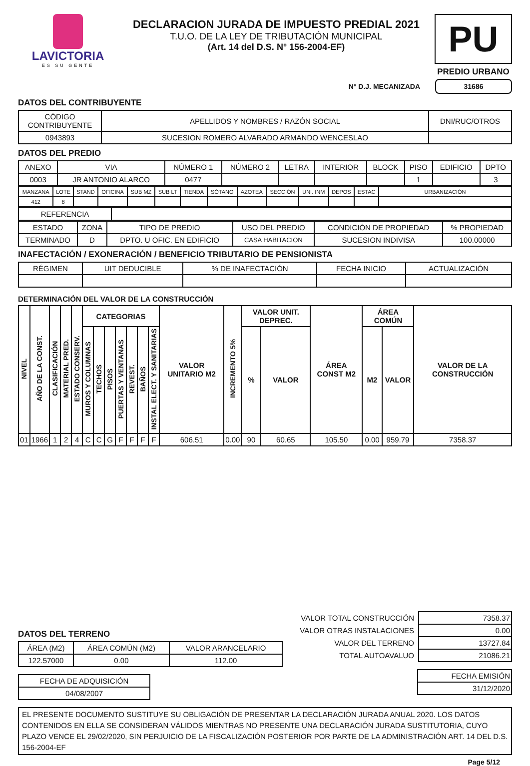LAVICTORIA
ES SU GENTE
DECLARACION JURADA DE IMPUESTO PREDIAL 2021
T.U.O. DE LA LEY DE TRIBUTACIÓN MUNICIPAL
(Art. 14 del D.S. N° 156-2004-EF)
PU
PREDIO URBANO
N° D.J. MECANIZADA 31686
DATOS DEL CONTRIBUYENTE
| CÓDIGO CONTRIBUYENTE | APELLIDOS Y NOMBRES / RAZÓN SOCIAL | DNI/RUC/OTROS |
| 0943893 | SUCESION ROMERO ALVARADO ARMANDO WENCESLAO | |
DATOS DEL PREDIO
| ANEXO | VIA | NÚMERO 1 | NÚMERO 2 | LETRA | INTERIOR | BLOCK | PISO | EDIFICIO | DPTO |
| 0003 | JR ANTONIO ALARCO | 0477 | | | | | 1 | | 3 |
| MANZANA | LOTE | STAND | OFICINA | SUB MZ | SUB LT | TIENDA | SÓTANO | AZOTEA | SECCIÓN | UNI. INM | DEPOS | ESTAC | URBANIZACIÓN |
| 412 | 8 | | | | | | | | | | | | |
| REFERENCIA | |
| ESTADO | ZONA | TIPO DE PREDIO | USO DEL PREDIO | CONDICIÓN DE PROPIEDAD | % PROPIEDAD |
| TERMINADO | D | DPTO. U OFIC. EN EDIFICIO | CASA HABITACION | SUCESION INDIVISA | 100.00000 |
INAFECTACIÓN / EXONERACIÓN / BENEFICIO TRIBUTARIO DE PENSIONISTA
| RÉGIMEN | UIT DEDUCIBLE | % DE INAFECTACIÓN | FECHA INICIO | ACTUALIZACIÓN |
DETERMINACIÓN DEL VALOR DE LA CONSTRUCCIÓN
| NIVEL | AÑO DE LA CONST. | CLASIFICACIÓN | MATERIAL PRED. | ESTADO CONSERV. | CATEGORIAS | | | | | | | VALOR UNITARIO M2 | INCREMENTO 5% | VALOR UNIT. DEPREC. | | ÁREA CONST M2 | ÁREA COMÚN | | VALOR DE LA CONSTRUCCIÓN |
| --- | --- | --- | --- | --- | --- | --- | --- | --- | --- | --- | --- | --- | --- | --- | --- | --- | --- | --- | --- |
| | | | | | MUROS Y COLUMNAS | TECHOS | PISOS | PUERTAS Y VENTANAS | REVEST. | BAÑOS | INSTAL ELECT. Y SANITARIAS | | | % | VALOR | | M2 | VALOR | |
| 01 | 1966 | 1 | 2 | 4 | C | C | G | F | F | F | F | 606.51 | 0.00 | 90 | 60.65 | 105.50 | 0.00 | 959.79 | 7358.37 |
DATOS DEL TERRENO
| ÁREA (M2) | ÁREA COMÚN (M2) | VALOR ARANCELARIO |
| 122.57000 | 0.00 | 112.00 |
| FECHA DE ADQUISICIÓN |
| 04/08/2007 |
| VALOR TOTAL CONSTRUCCIÓN | 7358.37 |
| VALOR OTRAS INSTALACIONES | 0.00 |
| VALOR DEL TERRENO | 13727.84 |
| TOTAL AUTOAVALUO | 21086.21 |
| FECHA EMISIÓN |
| 31/12/2020 |
EL PRESENTE DOCUMENTO SUSTITUYE SU OBLIGACIÓN DE PRESENTAR LA DECLARACIÓN JURADA ANUAL 2020. LOS DATOS CONTENIDOS EN ELLA SE CONSIDERAN VÁLIDOS MIENTRAS NO PRESENTE UNA DECLARACIÓN JURADA SUSTITUTORIA, CUYO PLAZO VENCE EL 29/02/2020, SIN PERJUICIO DE LA FISCALIZACIÓN POSTERIOR POR PARTE DE LA ADMINISTRACIÓN ART. 14 DEL D.S. 156-2004-EF
Page 5/12